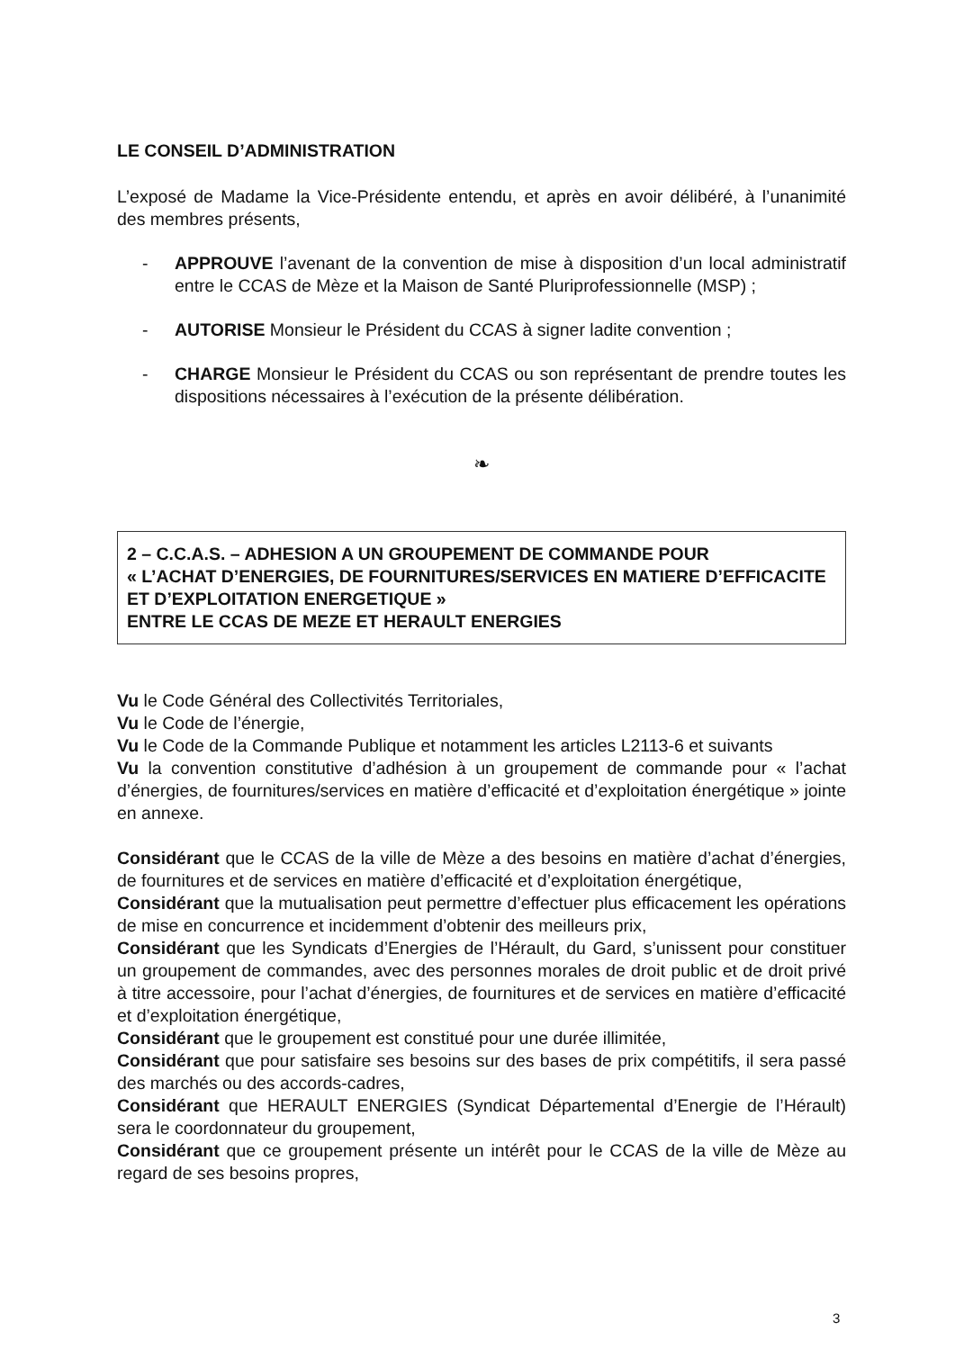LE CONSEIL D’ADMINISTRATION
L’exposé de Madame la Vice-Présidente entendu, et après en avoir délibéré, à l’unanimité des membres présents,
- APPROUVE l’avenant de la convention de mise à disposition d’un local administratif entre le CCAS de Mèze et la Maison de Santé Pluriprofessionnelle (MSP) ;
- AUTORISE Monsieur le Président du CCAS à signer ladite convention ;
- CHARGE Monsieur le Président du CCAS ou son représentant de prendre toutes les dispositions nécessaires à l’exécution de la présente délibération.
❧
2 – C.C.A.S. – ADHESION A UN GROUPEMENT DE COMMANDE POUR
« L’ACHAT D’ENERGIES, DE FOURNITURES/SERVICES EN MATIERE D’EFFICACITE ET D’EXPLOITATION ENERGETIQUE »
ENTRE LE CCAS DE MEZE ET HERAULT ENERGIES
Vu le Code Général des Collectivités Territoriales,
Vu le Code de l’énergie,
Vu le Code de la Commande Publique et notamment les articles L2113-6 et suivants
Vu la convention constitutive d’adhésion à un groupement de commande pour « l’achat d’énergies, de fournitures/services en matière d’efficacité et d’exploitation énergétique » jointe en annexe.
Considérant que le CCAS de la ville de Mèze a des besoins en matière d’achat d’énergies, de fournitures et de services en matière d’efficacité et d’exploitation énergétique,
Considérant que la mutualisation peut permettre d’effectuer plus efficacement les opérations de mise en concurrence et incidemment d’obtenir des meilleurs prix,
Considérant que les Syndicats d’Energies de l’Hérault, du Gard, s’unissent pour constituer un groupement de commandes, avec des personnes morales de droit public et de droit privé à titre accessoire, pour l’achat d’énergies, de fournitures et de services en matière d’efficacité et d’exploitation énergétique,
Considérant que le groupement est constitué pour une durée illimitée,
Considérant que pour satisfaire ses besoins sur des bases de prix compétitifs, il sera passé des marchés ou des accords-cadres,
Considérant que HERAULT ENERGIES (Syndicat Départemental d’Energie de l’Hérault) sera le coordonnateur du groupement,
Considérant que ce groupement présente un intérêt pour le CCAS de la ville de Mèze au regard de ses besoins propres,
3